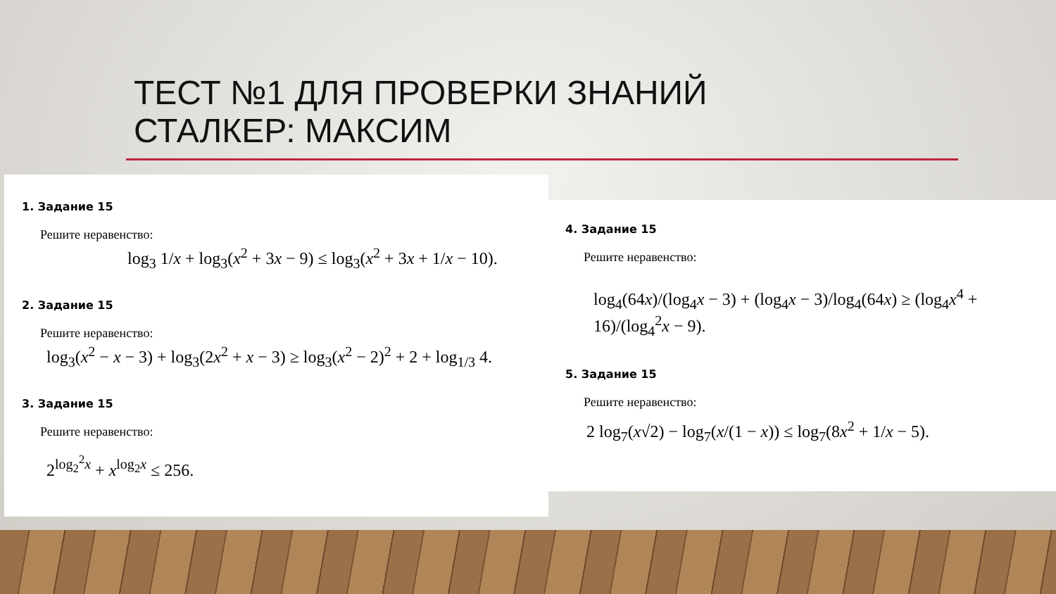ТЕСТ №1 ДЛЯ ПРОВЕРКИ ЗНАНИЙ
СТАЛКЕР: МАКСИМ
1. Задание 15
Решите неравенство:
log<sub>3</sub> 1/x + log<sub>3</sub>(x<sup>2</sup> + 3x − 9) ≤ log<sub>3</sub>(x<sup>2</sup> + 3x + 1/x − 10).
2. Задание 15
Решите неравенство:
log<sub>3</sub>(x<sup>2</sup> − x − 3) + log<sub>3</sub>(2x<sup>2</sup> + x − 3) ≥ log<sub>3</sub>(x<sup>2</sup> − 2)<sup>2</sup> + 2 + log<sub>1/3</sub> 4.
3. Задание 15
Решите неравенство:
2<sup>log<sub>2</sub><sup>2</sup>x</sup> + x<sup>log<sub>2</sub>x</sup> ≤ 256.
4. Задание 15
Решите неравенство:
log<sub>4</sub>(64x)/(log<sub>4</sub>x − 3) + (log<sub>4</sub>x − 3)/log<sub>4</sub>(64x) ≥ (log<sub>4</sub>x<sup>4</sup> + 16)/(log<sub>4</sub><sup>2</sup>x − 9).
5. Задание 15
Решите неравенство:
2 log<sub>7</sub>(x√2) − log<sub>7</sub>(x/(1 − x)) ≤ log<sub>7</sub>(8x<sup>2</sup> + 1/x − 5).